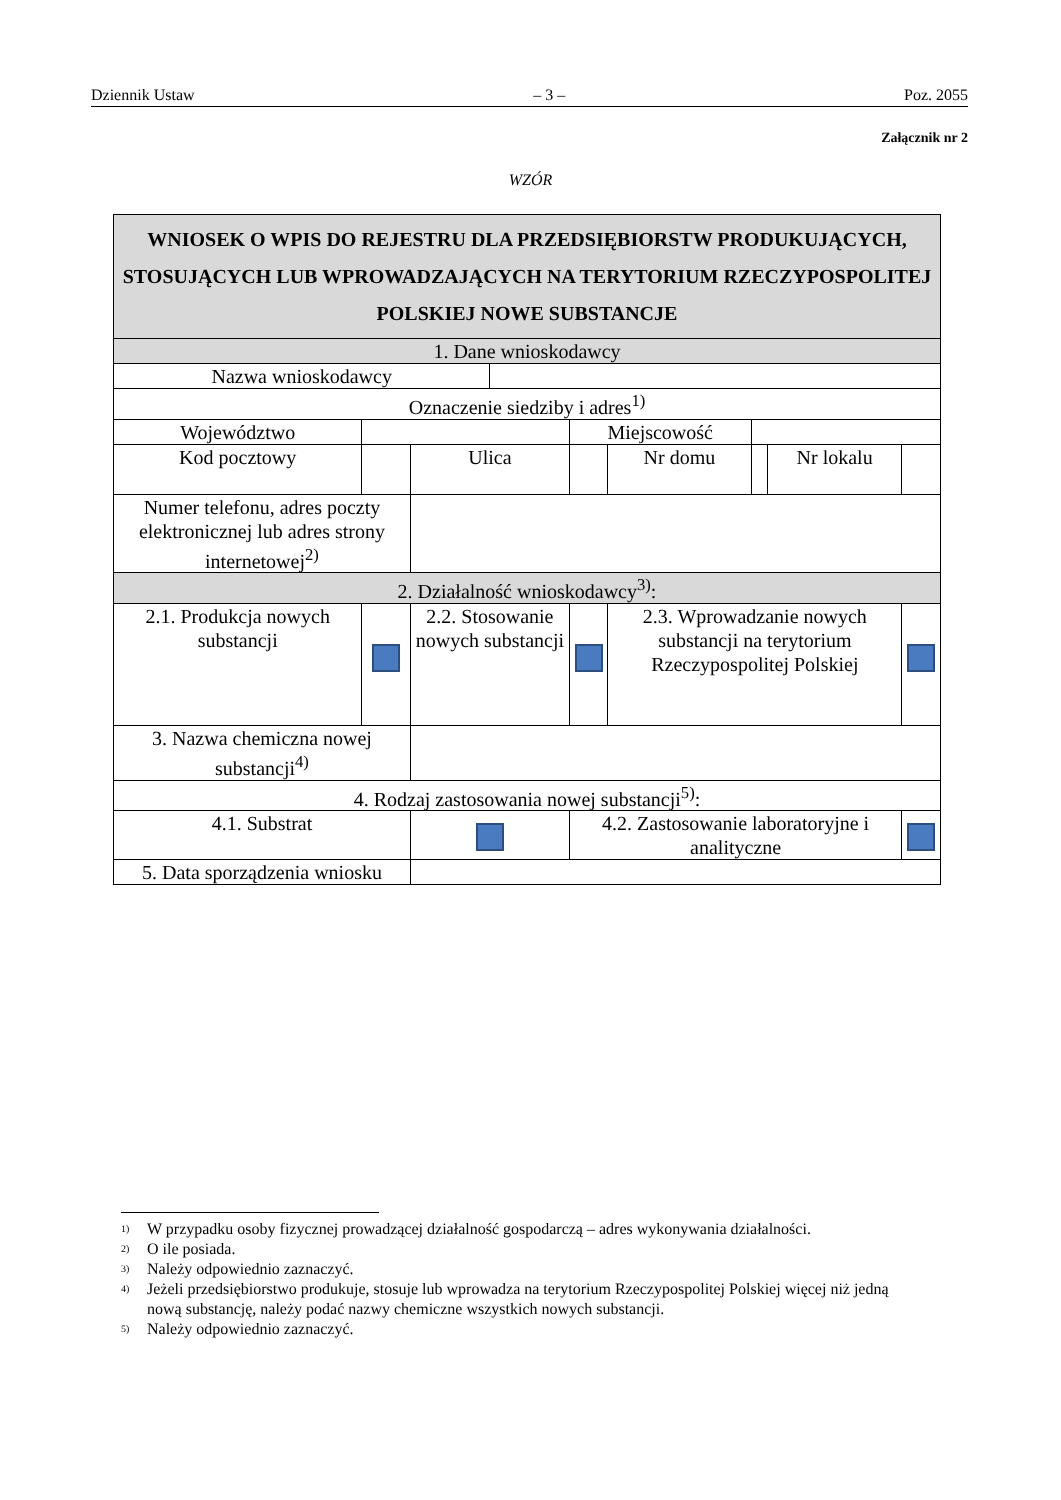Dziennik Ustaw – 3 – Poz. 2055
Załącznik nr 2
WZÓR
| WNIOSEK O WPIS DO REJESTRU DLA PRZEDSIĘBIORSTW PRODUKUJĄCYCH, STOSUJĄCYCH LUB WPROWADZAJĄCYCH NA TERYTORIUM RZECZYPOSPOLITEJ POLSKIEJ NOWE SUBSTANCJE | | | | | | | | |
| 1. Dane wnioskodawcy | | | | | | | | |
| Nazwa wnioskodawcy | | | | | | | | |
| Oznaczenie siedziby i adres<sup>1)</sup> | | | | | | | | |
| Województwo | | | | Miejscowość | | | | |
| Kod pocztowy | | Ulica | | | Nr domu | | Nr lokalu | |
| Numer telefonu, adres poczty elektronicznej lub adres strony internetowej<sup>2)</sup> | | | | | | | | |
| 2. Działalność wnioskodawcy<sup>3)</sup>: | | | | | | | | |
| 2.1. Produkcja nowych substancji | | 2.2. Stosowanie nowych substancji | | | 2.3. Wprowadzanie nowych substancji na terytorium Rzeczypospolitej Polskiej | | | |
| 3. Nazwa chemiczna nowej substancji<sup>4)</sup> | | | | | | | | |
| 4. Rodzaj zastosowania nowej substancji<sup>5)</sup>: | | | | | | | | |
| 4.1. Substrat | | | | 4.2. Zastosowanie laboratoryjne i analityczne | | | | |
| 5. Data sporządzenia wniosku | | | | | | | | |
<sup>1)</sup> W przypadku osoby fizycznej prowadzącej działalność gospodarczą – adres wykonywania działalności.
<sup>2)</sup> O ile posiada.
<sup>3)</sup> Należy odpowiednio zaznaczyć.
<sup>4)</sup> Jeżeli przedsiębiorstwo produkuje, stosuje lub wprowadza na terytorium Rzeczypospolitej Polskiej więcej niż jedną nową substancję, należy podać nazwy chemiczne wszystkich nowych substancji.
<sup>5)</sup> Należy odpowiednio zaznaczyć.